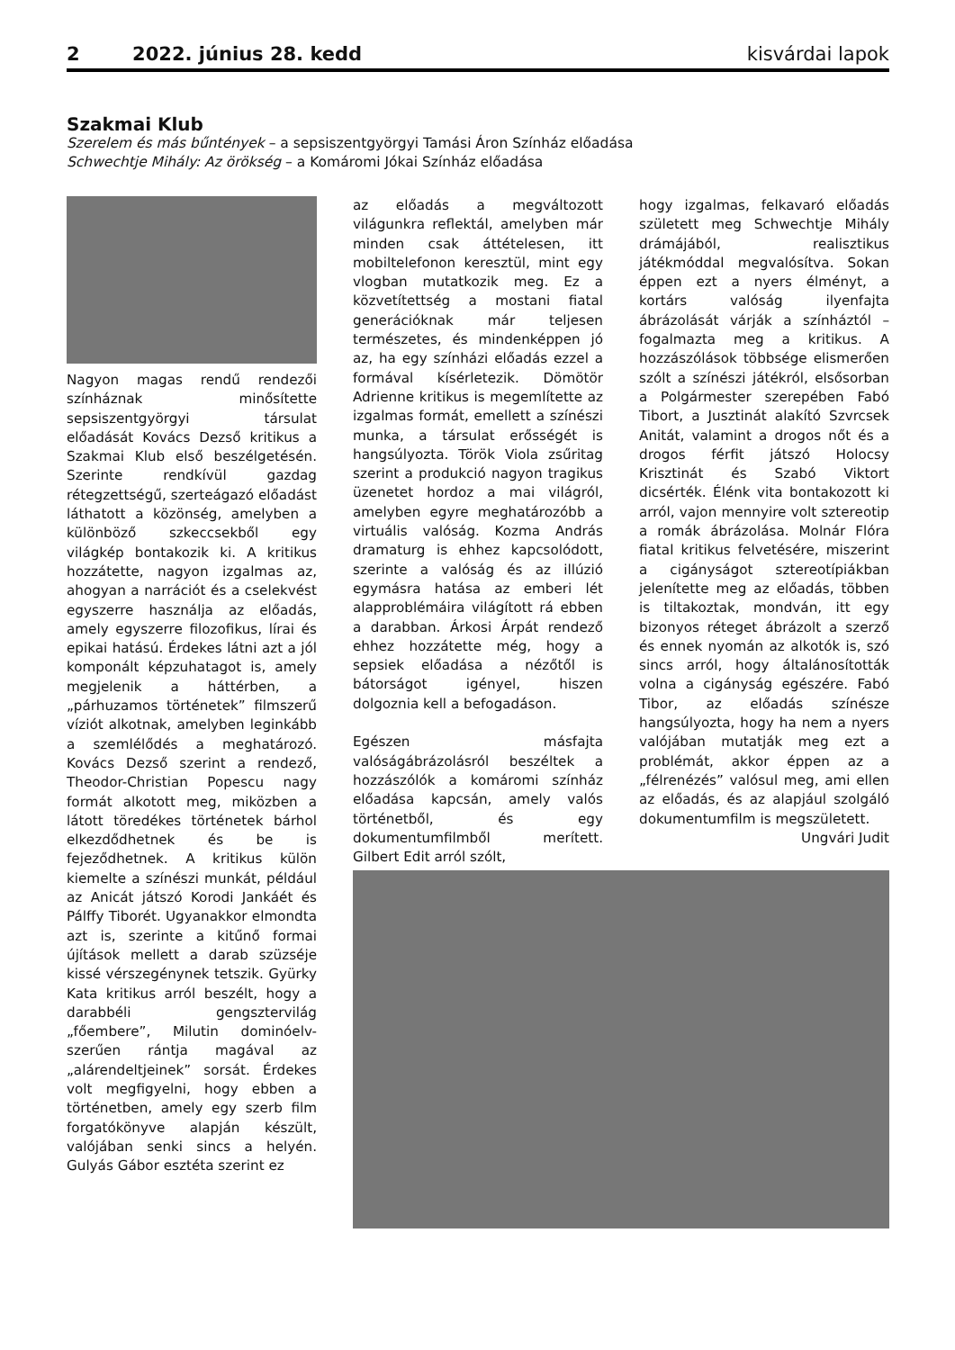2 2022. június 28. kedd kisvárdai lapok
Szakmai Klub
Szerelem és más bűntények – a sepsiszentgyörgyi Tamási Áron Színház előadása
Schwechtje Mihály: Az örökség – a Komáromi Jókai Színház előadása
Nagyon magas rendű rendezői színháznak minősítette sepsiszentgyörgyi társulat előadását Kovács Dezső kritikus a Szakmai Klub első beszélgetésén. Szerinte rendkívül gazdag rétegzettségű, szerteágazó előadást láthatott a közönség, amelyben a különböző szkeccsekből egy világkép bontakozik ki. A kritikus hozzátette, nagyon izgalmas az, ahogyan a narrációt és a cselekvést egyszerre használja az előadás, amely egyszerre filozofikus, lírai és epikai hatású. Érdekes látni azt a jól komponált képzuhatagot is, amely megjelenik a háttérben, a „párhuzamos történetek” filmszerű víziót alkotnak, amelyben leginkább a szemlélődés a meghatározó. Kovács Dezső szerint a rendező, Theodor-Christian Popescu nagy formát alkotott meg, miközben a látott töredékes történetek bárhol elkezdődhetnek és be is fejeződhetnek. A kritikus külön kiemelte a színészi munkát, például az Anicát játszó Korodi Jankáét és Pálffy Tiborét. Ugyanakkor elmondta azt is, szerinte a kitűnő formai újítások mellett a darab szüzséje kissé vérszegénynek tetszik. Gyürky Kata kritikus arról beszélt, hogy a darabbéli gengsztervilág „főembere”, Milutin dominóelv-szerűen rántja magával az „alárendeltjeinek” sorsát. Érdekes volt megfigyelni, hogy ebben a történetben, amely egy szerb film forgatókönyve alapján készült, valójában senki sincs a helyén. Gulyás Gábor esztéta szerint ez
az előadás a megváltozott világunkra reflektál, amelyben már minden csak áttételesen, itt mobiltelefonon keresztül, mint egy vlogban mutatkozik meg. Ez a közvetítettség a mostani fiatal generációknak már teljesen természetes, és mindenképpen jó az, ha egy színházi előadás ezzel a formával kísérletezik. Dömötör Adrienne kritikus is megemlítette az izgalmas formát, emellett a színészi munka, a társulat erősségét is hangsúlyozta. Török Viola zsűritag szerint a produkció nagyon tragikus üzenetet hordoz a mai világról, amelyben egyre meghatározóbb a virtuális valóság. Kozma András dramaturg is ehhez kapcsolódott, szerinte a valóság és az illúzió egymásra hatása az emberi lét alapproblémáira világított rá ebben a darabban. Árkosi Árpát rendező ehhez hozzátette még, hogy a sepsiek előadása a nézőtől is bátorságot igényel, hiszen dolgoznia kell a befogadáson.
Egészen másfajta valóságábrázolásról beszéltek a hozzászólók a komáromi színház előadása kapcsán, amely valós történetből, és egy dokumentumfilmből merített. Gilbert Edit arról szólt,
hogy izgalmas, felkavaró előadás született meg Schwechtje Mihály drámájából, realisztikus játékmóddal megvalósítva. Sokan éppen ezt a nyers élményt, a kortárs valóság ilyenfajta ábrázolását várják a színháztól – fogalmazta meg a kritikus. A hozzászólások többsége elismerően szólt a színészi játékról, elsősorban a Polgármester szerepében Fabó Tibort, a Jusztinát alakító Szvrcsek Anitát, valamint a drogos nőt és a drogos férfit játszó Holocsy Krisztinát és Szabó Viktort dicsérték. Élénk vita bontakozott ki arról, vajon mennyire volt sztereotip a romák ábrázolása. Molnár Flóra fiatal kritikus felvetésére, miszerint a cigányságot sztereotípiákban jelenítette meg az előadás, többen is tiltakoztak, mondván, itt egy bizonyos réteget ábrázolt a szerző és ennek nyomán az alkotók is, szó sincs arról, hogy általánosították volna a cigányság egészére. Fabó Tibor, az előadás színésze hangsúlyozta, hogy ha nem a nyers valójában mutatják meg ezt a problémát, akkor éppen az a „félrenézés” valósul meg, ami ellen az előadás, és az alapjául szolgáló dokumentumfilm is megszületett.
Ungvári Judit